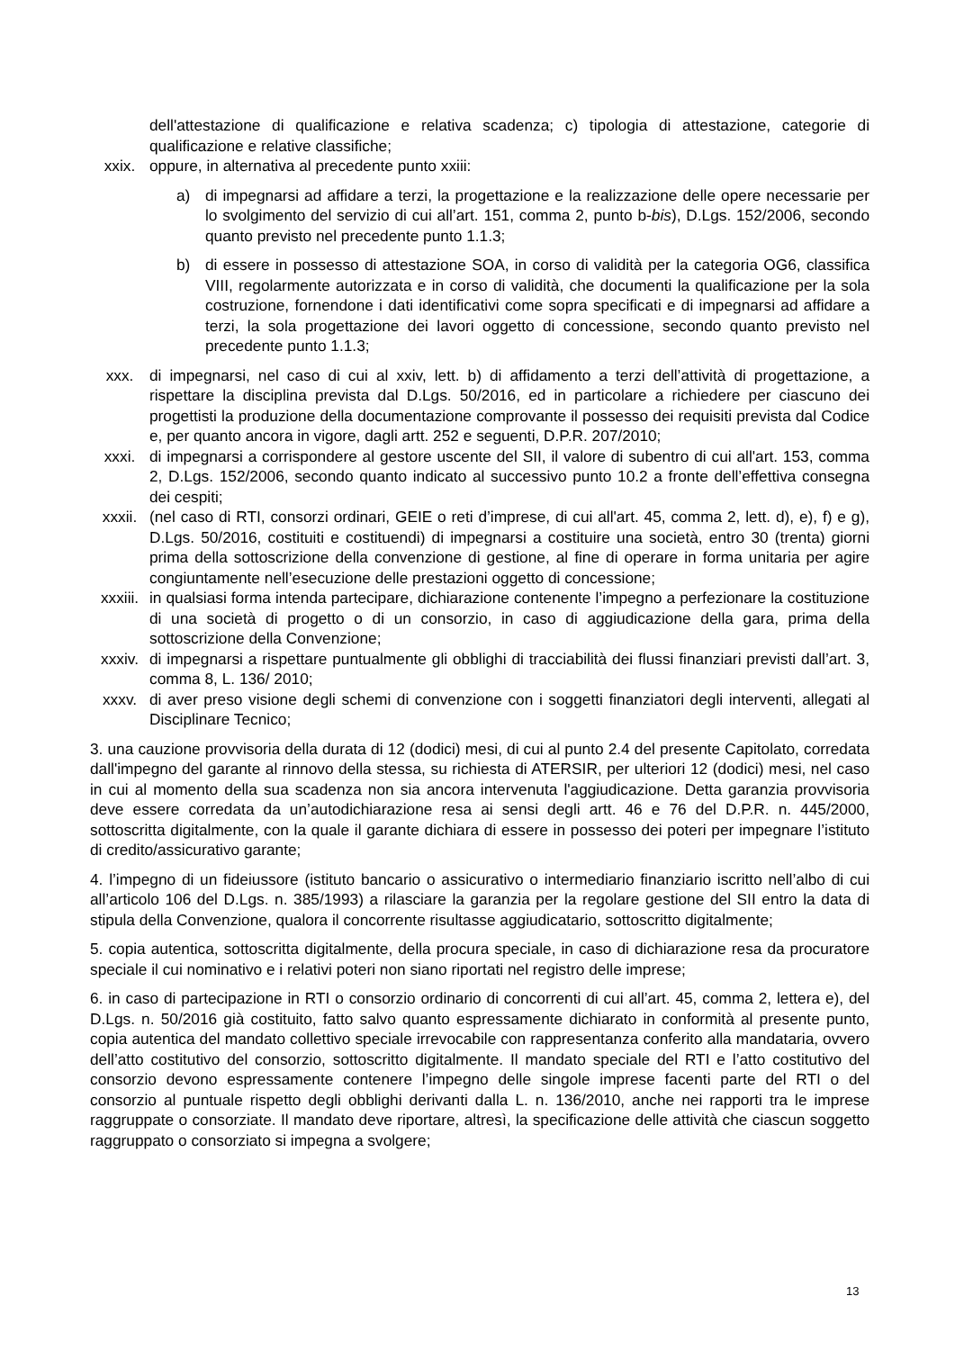dell'attestazione di qualificazione e relativa scadenza; c) tipologia di attestazione, categorie di qualificazione e relative classifiche;
xxix. oppure, in alternativa al precedente punto xxiii:
a) di impegnarsi ad affidare a terzi, la progettazione e la realizzazione delle opere necessarie per lo svolgimento del servizio di cui all’art. 151, comma 2, punto b-bis), D.Lgs. 152/2006, secondo quanto previsto nel precedente punto 1.1.3;
b) di essere in possesso di attestazione SOA, in corso di validità per la categoria OG6, classifica VIII, regolarmente autorizzata e in corso di validità, che documenti la qualificazione per la sola costruzione, fornendone i dati identificativi come sopra specificati e di impegnarsi ad affidare a terzi, la sola progettazione dei lavori oggetto di concessione, secondo quanto previsto nel precedente punto 1.1.3;
xxx. di impegnarsi, nel caso di cui al xxiv, lett. b) di affidamento a terzi dell’attività di progettazione, a rispettare la disciplina prevista dal D.Lgs. 50/2016, ed in particolare a richiedere per ciascuno dei progettisti la produzione della documentazione comprovante il possesso dei requisiti prevista dal Codice e, per quanto ancora in vigore, dagli artt. 252 e seguenti, D.P.R. 207/2010;
xxxi. di impegnarsi a corrispondere al gestore uscente del SII, il valore di subentro di cui all'art. 153, comma 2, D.Lgs. 152/2006, secondo quanto indicato al successivo punto 10.2 a fronte dell’effettiva consegna dei cespiti;
xxxii. (nel caso di RTI, consorzi ordinari, GEIE o reti d’imprese, di cui all'art. 45, comma 2, lett. d), e), f) e g), D.Lgs. 50/2016, costituiti e costituendi) di impegnarsi a costituire una società, entro 30 (trenta) giorni prima della sottoscrizione della convenzione di gestione, al fine di operare in forma unitaria per agire congiuntamente nell’esecuzione delle prestazioni oggetto di concessione;
xxxiii.
in qualsiasi forma intenda partecipare, dichiarazione contenente l’impegno a perfezionare la costituzione di una società di progetto o di un consorzio, in caso di aggiudicazione della gara, prima della sottoscrizione della Convenzione;
xxxiv. di impegnarsi a rispettare puntualmente gli obblighi di tracciabilità dei flussi finanziari previsti dall’art. 3, comma 8, L. 136/ 2010;
xxxv. di aver preso visione degli schemi di convenzione con i soggetti finanziatori degli interventi, allegati al Disciplinare Tecnico;
3. una cauzione provvisoria della durata di 12 (dodici) mesi, di cui al punto 2.4 del presente Capitolato, corredata dall'impegno del garante al rinnovo della stessa, su richiesta di ATERSIR, per ulteriori 12 (dodici) mesi, nel caso in cui al momento della sua scadenza non sia ancora intervenuta l'aggiudicazione. Detta garanzia provvisoria deve essere corredata da un’autodichiarazione resa ai sensi degli artt. 46 e 76 del D.P.R. n. 445/2000, sottoscritta digitalmente, con la quale il garante dichiara di essere in possesso dei poteri per impegnare l’istituto di credito/assicurativo garante;
4. l’impegno di un fideiussore (istituto bancario o assicurativo o intermediario finanziario iscritto nell’albo di cui all’articolo 106 del D.Lgs. n. 385/1993) a rilasciare la garanzia per la regolare gestione del SII entro la data di stipula della Convenzione, qualora il concorrente risultasse aggiudicatario, sottoscritto digitalmente;
5. copia autentica, sottoscritta digitalmente, della procura speciale, in caso di dichiarazione resa da procuratore speciale il cui nominativo e i relativi poteri non siano riportati nel registro delle imprese;
6. in caso di partecipazione in RTI o consorzio ordinario di concorrenti di cui all’art. 45, comma 2, lettera e), del D.Lgs. n. 50/2016 già costituito, fatto salvo quanto espressamente dichiarato in conformità al presente punto, copia autentica del mandato collettivo speciale irrevocabile con rappresentanza conferito alla mandataria, ovvero dell’atto costitutivo del consorzio, sottoscritto digitalmente. Il mandato speciale del RTI e l’atto costitutivo del consorzio devono espressamente contenere l’impegno delle singole imprese facenti parte del RTI o del consorzio al puntuale rispetto degli obblighi derivanti dalla L. n. 136/2010, anche nei rapporti tra le imprese raggruppate o consorziate. Il mandato deve riportare, altresì, la specificazione delle attività che ciascun soggetto raggruppato o consorziato si impegna a svolgere;
13